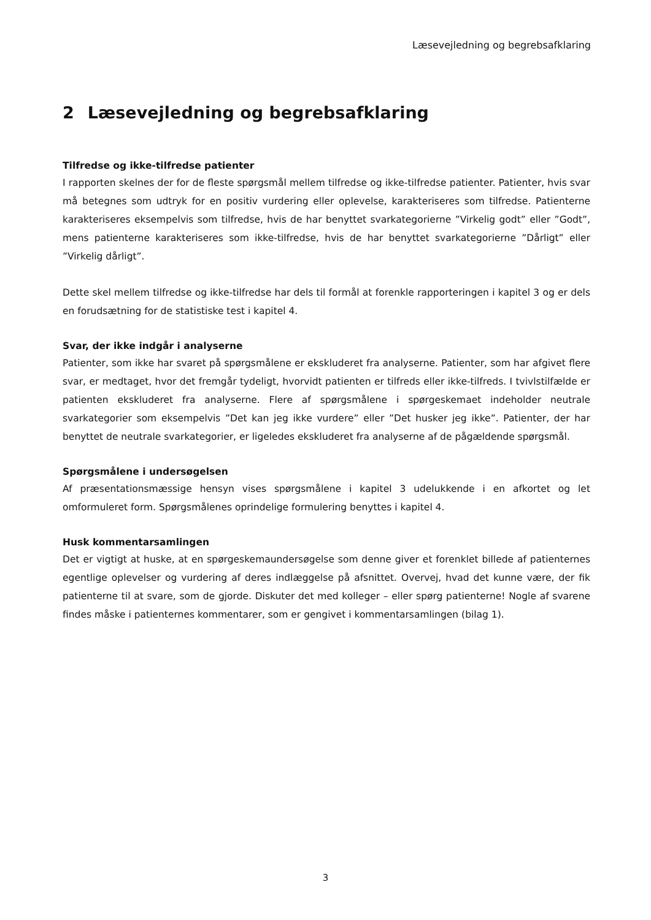Læsevejledning og begrebsafklaring
2 Læsevejledning og begrebsafklaring
Tilfredse og ikke-tilfredse patienter
I rapporten skelnes der for de fleste spørgsmål mellem tilfredse og ikke-tilfredse patienter. Patienter, hvis svar må betegnes som udtryk for en positiv vurdering eller oplevelse, karakteriseres som tilfredse. Patienterne karakteriseres eksempelvis som tilfredse, hvis de har benyttet svarkategorierne ”Virkelig godt” eller ”Godt”, mens patienterne karakteriseres som ikke-tilfredse, hvis de har benyttet svarkategorierne ”Dårligt” eller ”Virkelig dårligt”.
Dette skel mellem tilfredse og ikke-tilfredse har dels til formål at forenkle rapporteringen i kapitel 3 og er dels en forudsætning for de statistiske test i kapitel 4.
Svar, der ikke indgår i analyserne
Patienter, som ikke har svaret på spørgsmålene er ekskluderet fra analyserne. Patienter, som har afgivet flere svar, er medtaget, hvor det fremgår tydeligt, hvorvidt patienten er tilfreds eller ikke-tilfreds. I tvivlstilfælde er patienten ekskluderet fra analyserne. Flere af spørgsmålene i spørgeskemaet indeholder neutrale svarkategorier som eksempelvis ”Det kan jeg ikke vurdere” eller ”Det husker jeg ikke”. Patienter, der har benyttet de neutrale svarkategorier, er ligeledes ekskluderet fra analyserne af de pågældende spørgsmål.
Spørgsmålene i undersøgelsen
Af præsentationsmæssige hensyn vises spørgsmålene i kapitel 3 udelukkende i en afkortet og let omformuleret form. Spørgsmålenes oprindelige formulering benyttes i kapitel 4.
Husk kommentarsamlingen
Det er vigtigt at huske, at en spørgeskemaundersøgelse som denne giver et forenklet billede af patienternes egentlige oplevelser og vurdering af deres indlæggelse på afsnittet. Overvej, hvad det kunne være, der fik patienterne til at svare, som de gjorde. Diskuter det med kolleger – eller spørg patienterne! Nogle af svarene findes måske i patienternes kommentarer, som er gengivet i kommentarsamlingen (bilag 1).
3